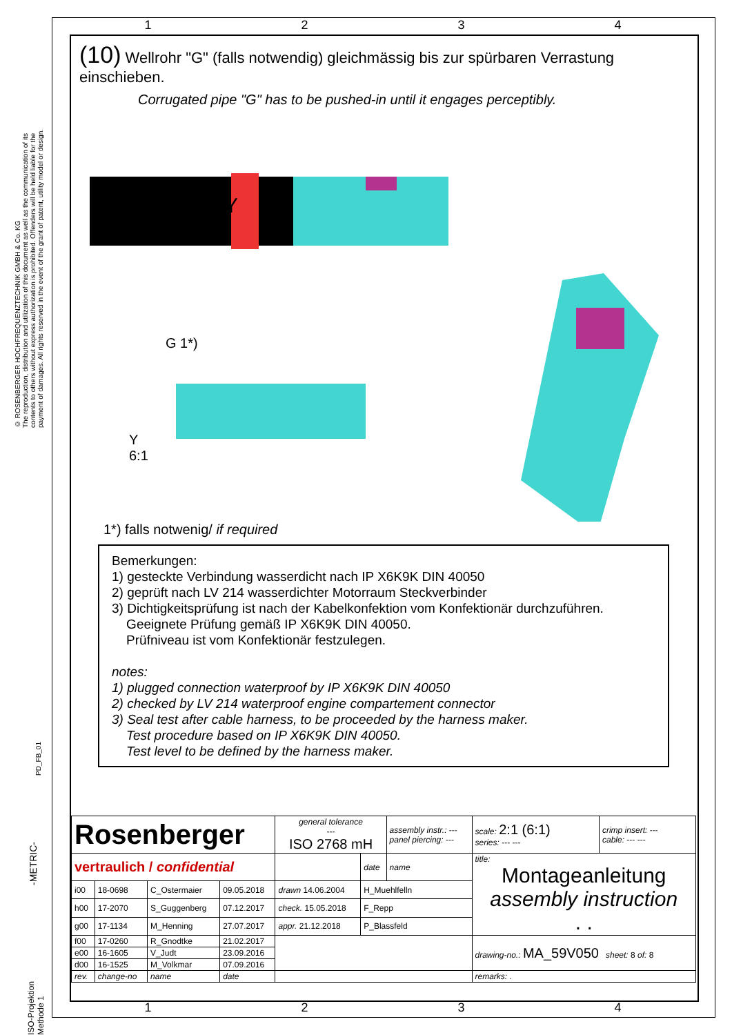© ROSENBERGER HOCHFREQUENZTECHNIK GMBH & Co. KG
The reproduction, distribution and utilization of this document as well as the communication of its contents to others without express authorization is prohibited. Offenders will be held liable for the payment of damages. All rights reserved in the event of the grant of patent, utility model or design.
1 2 3 4
(10) Wellrohr "G" (falls notwendig) gleichmässig bis zur spürbaren Verrastung einschieben.
Corrugated pipe "G" has to be pushed-in until it engages perceptibly.
Y
G 1*)
Y
6:1
1*) falls notwenig/ if required
Bemerkungen:
1) gesteckte Verbindung wasserdicht nach IP X6K9K DIN 40050
2) geprüft nach LV 214 wasserdichter Motorraum Steckverbinder
3) Dichtigkeitsprüfung ist nach der Kabelkonfektion vom Konfektionär durchzuführen.
Geeignete Prüfung gemäß IP X6K9K DIN 40050.
Prüfniveau ist vom Konfektionär festzulegen.
notes:
1) plugged connection waterproof by IP X6K9K DIN 40050
2) checked by LV 214 waterproof engine compartement connector
3) Seal test after cable harness, to be proceeded by the harness maker.
Test procedure based on IP X6K9K DIN 40050.
Test level to be defined by the harness maker.
| Rosenberger | | | | general tolerance --- ISO 2768 mH | | assembly instr.: --- panel piercing: --- | scale: 2:1 (6:1) series: --- --- | crimp insert: --- cable: --- --- |
| vertraulich / confidential | | | | | date | name | title: Montageanleitung assembly instruction . . | |
| i00 | 18-0698 | C_Ostermaier | 09.05.2018 | drawn 14.06.2004 | H_Muehlfelln | | | |
| h00 | 17-2070 | S_Guggenberg | 07.12.2017 | check. 15.05.2018 | F_Repp | | | |
| g00 | 17-1134 | M_Henning | 27.07.2017 | appr. 21.12.2018 | P_Blassfeld | | | |
| f00 | 17-0260 | R_Gnodtke | 21.02.2017 | | | | drawing-no.: MA_59V050 sheet: 8 of: 8 | |
| e00 | 16-1605 | V_Judt | 23.09.2016 | | | | | |
| d00 | 16-1525 | M_Volkmar | 07.09.2016 | | | | | |
| rev. | change-no | name | date | | | | remarks: . | |
1 2 3 4
PD_FB_01
-METRIC-
ISO-Projektion Methode 1